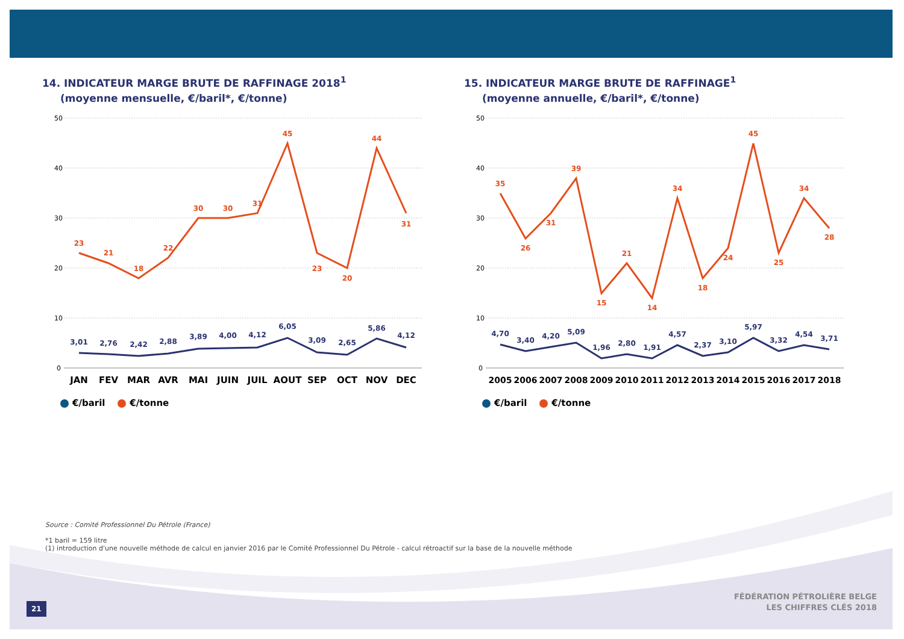14. INDICATEUR MARGE BRUTE DE RAFFINAGE 2018<sup>1</sup>
(moyenne mensuelle, €/baril*, €/tonne)
50
40
30
20
10
0
23
21
18
22
30
30
31
45
23
20
44
31
3,01
2,76
2,42
2,88
3,89
4,00
4,12
6,05
3,09
2,65
5,86
4,12
JAN
FEV
MAR
AVR
MAI
JUIN
JUIL
AOUT
SEP
OCT
NOV
DEC
€/baril €/tonne
15. INDICATEUR MARGE BRUTE DE RAFFINAGE<sup>1</sup>
(moyenne annuelle, €/baril*, €/tonne)
50
40
30
20
10
0
35
26
31
39
15
21
14
34
18
24
45
25
34
28
4,70
3,40
4,20
5,09
1,96
2,80
1,91
4,57
2,37
3,10
5,97
3,32
4,54
3,71
2005
2006
2007
2008
2009
2010
2011
2012
2013
2014
2015
2016
2017
2018
€/baril €/tonne
Source : Comité Professionnel Du Pétrole (France)
*1 baril = 159 litre
(1) introduction d'une nouvelle méthode de calcul en janvier 2016 par le Comité Professionnel Du Pétrole - calcul rétroactif sur la base de la nouvelle méthode
21
FÉDÉRATION PÉTROLIÈRE BELGE
LES CHIFFRES CLÉS 2018